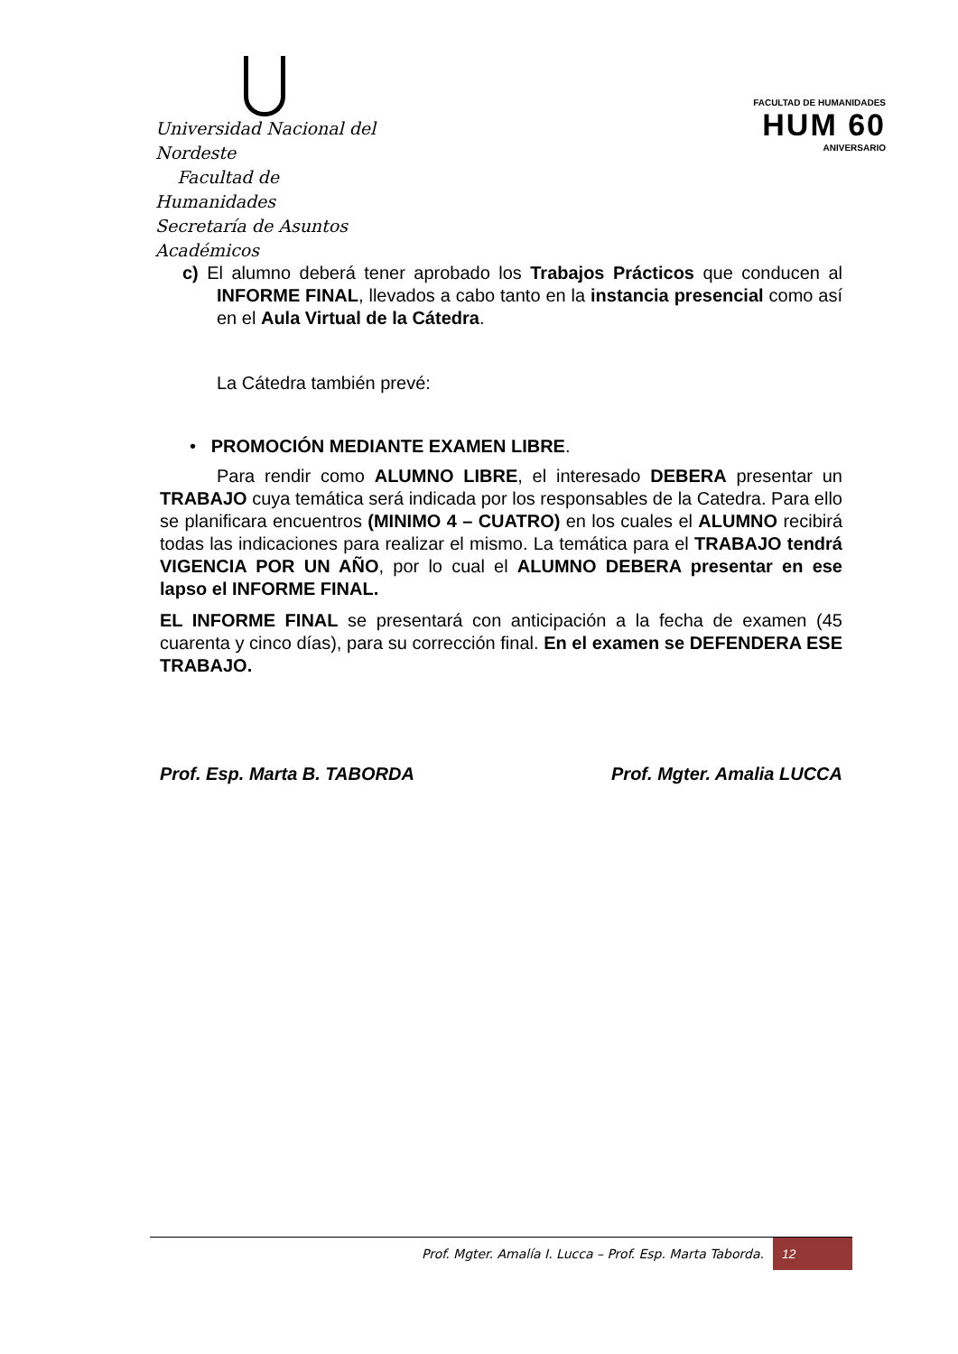Universidad Nacional del Nordeste
Facultad de Humanidades
Secretaría de Asuntos Académicos
FACULTAD DE HUMANIDADES
HUM 60
ANIVERSARIO
c) El alumno deberá tener aprobado los Trabajos Prácticos que conducen al INFORME FINAL, llevados a cabo tanto en la instancia presencial como así en el Aula Virtual de la Cátedra.
La Cátedra también prevé:
• PROMOCIÓN MEDIANTE EXAMEN LIBRE.
Para rendir como ALUMNO LIBRE, el interesado DEBERA presentar un TRABAJO cuya temática será indicada por los responsables de la Catedra. Para ello se planificara encuentros (MINIMO 4 – CUATRO) en los cuales el ALUMNO recibirá todas las indicaciones para realizar el mismo. La temática para el TRABAJO tendrá VIGENCIA POR UN AÑO, por lo cual el ALUMNO DEBERA presentar en ese lapso el INFORME FINAL.
EL INFORME FINAL se presentará con anticipación a la fecha de examen (45 cuarenta y cinco días), para su corrección final. En el examen se DEFENDERA ESE TRABAJO.
Prof. Esp. Marta B. TABORDA Prof. Mgter. Amalia LUCCA
Prof. Mgter. Amalía I. Lucca – Prof. Esp. Marta Taborda.
12